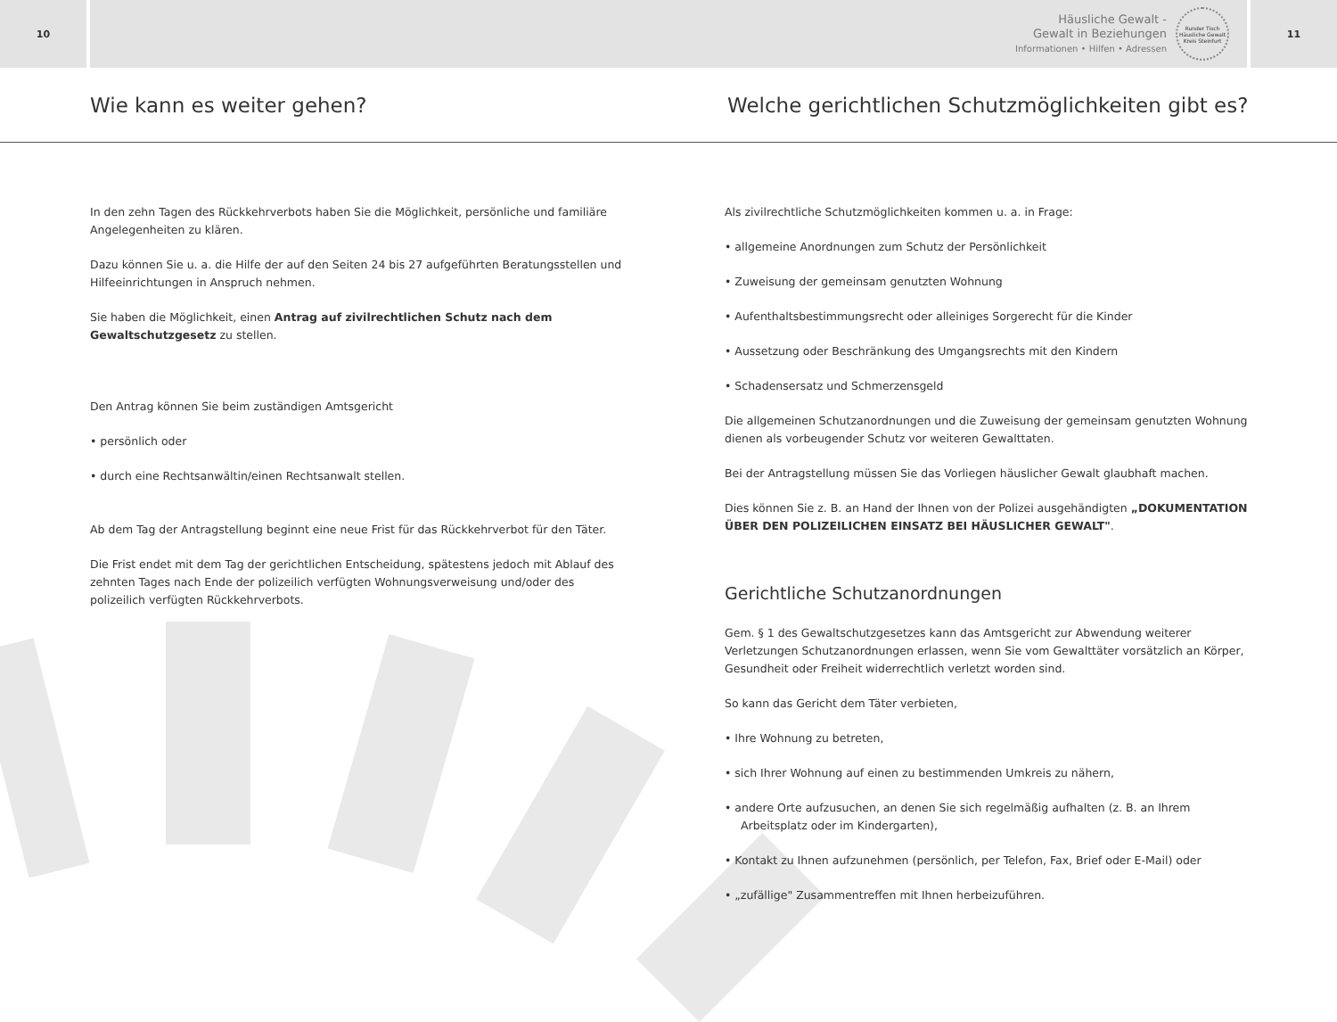10
Häusliche Gewalt -
Gewalt in Beziehungen
Informationen • Hilfen • Adressen
Runder Tisch
Häusliche Gewalt
Kreis Steinfurt
11
Wie kann es weiter gehen?
Welche gerichtlichen Schutzmöglichkeiten gibt es?
In den zehn Tagen des Rückkehrverbots haben Sie die Möglichkeit, persönliche und familiäre Angelegenheiten zu klären.
Dazu können Sie u. a. die Hilfe der auf den Seiten 24 bis 27 aufgeführten Beratungsstellen und Hilfeeinrichtungen in Anspruch nehmen.
Sie haben die Möglichkeit, einen Antrag auf zivilrechtlichen Schutz nach dem Gewaltschutzgesetz zu stellen.
Den Antrag können Sie beim zuständigen Amtsgericht
• persönlich oder
• durch eine Rechtsanwältin/einen Rechtsanwalt stellen.
Ab dem Tag der Antragstellung beginnt eine neue Frist für das Rückkehrverbot für den Täter.
Die Frist endet mit dem Tag der gerichtlichen Entscheidung, spätestens jedoch mit Ablauf des zehnten Tages nach Ende der polizeilich verfügten Wohnungsverweisung und/oder des polizeilich verfügten Rückkehrverbots.
Als zivilrechtliche Schutzmöglichkeiten kommen u. a. in Frage:
• allgemeine Anordnungen zum Schutz der Persönlichkeit
• Zuweisung der gemeinsam genutzten Wohnung
• Aufenthaltsbestimmungsrecht oder alleiniges Sorgerecht für die Kinder
• Aussetzung oder Beschränkung des Umgangsrechts mit den Kindern
• Schadensersatz und Schmerzensgeld
Die allgemeinen Schutzanordnungen und die Zuweisung der gemeinsam genutzten Wohnung dienen als vorbeugender Schutz vor weiteren Gewalttaten.
Bei der Antragstellung müssen Sie das Vorliegen häuslicher Gewalt glaubhaft machen.
Dies können Sie z. B. an Hand der Ihnen von der Polizei ausgehändigten „DOKUMENTATION ÜBER DEN POLIZEILICHEN EINSATZ BEI HÄUSLICHER GEWALT".
Gerichtliche Schutzanordnungen
Gem. § 1 des Gewaltschutzgesetzes kann das Amtsgericht zur Abwendung weiterer Verletzungen Schutzanordnungen erlassen, wenn Sie vom Gewalttäter vorsätzlich an Körper, Gesundheit oder Freiheit widerrechtlich verletzt worden sind.
So kann das Gericht dem Täter verbieten,
• Ihre Wohnung zu betreten,
• sich Ihrer Wohnung auf einen zu bestimmenden Umkreis zu nähern,
• andere Orte aufzusuchen, an denen Sie sich regelmäßig aufhalten (z. B. an Ihrem Arbeitsplatz oder im Kindergarten),
• Kontakt zu Ihnen aufzunehmen (persönlich, per Telefon, Fax, Brief oder E-Mail) oder
• „zufällige" Zusammentreffen mit Ihnen herbeizuführen.